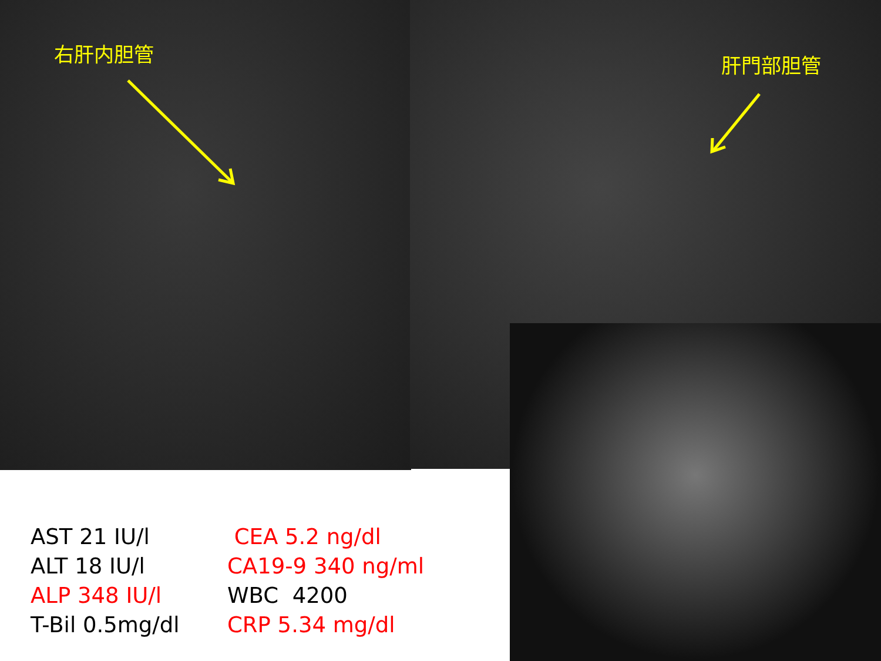右肝内胆管 肝門部胆管
| AST 21 IU/l | CEA 5.2 ng/dl |
| ALT 18 IU/l | CA19-9 340 ng/ml |
| ALP 348 IU/l | WBC 4200 |
| T-Bil 0.5mg/dl | CRP 5.34 mg/dl |